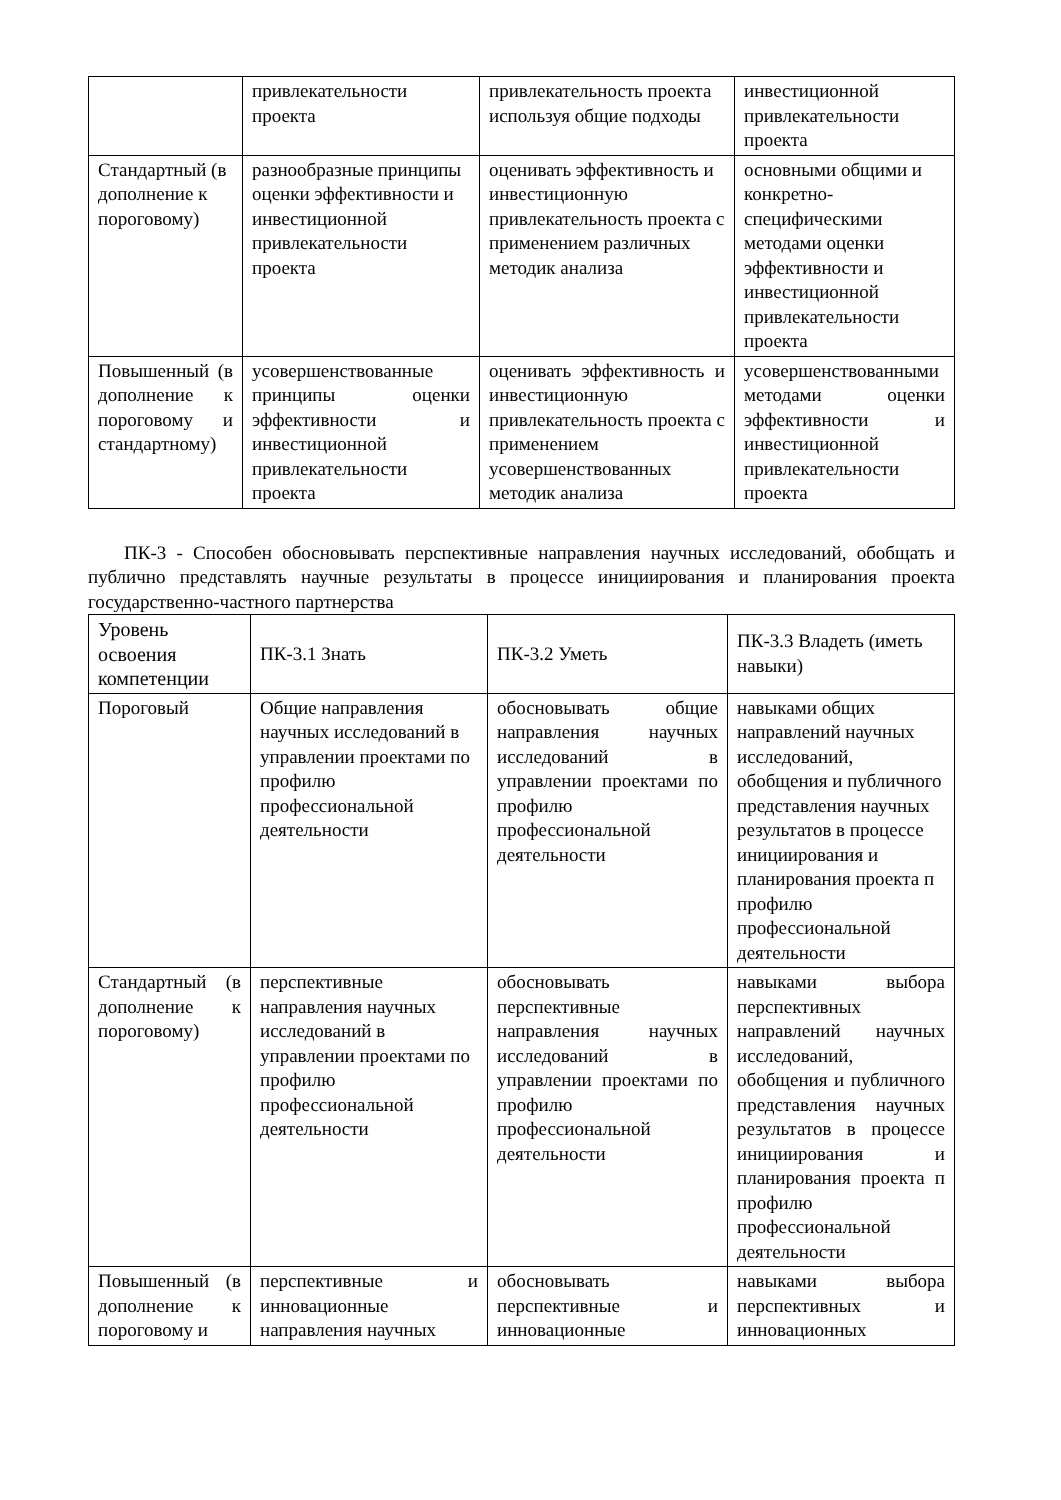| | привлекательности проекта | привлекательность проекта используя общие подходы | инвестиционной привлекательности проекта |
| Стандартный (в дополнение к пороговому) | разнообразные принципы оценки эффективности и инвестиционной привлекательности проекта | оценивать эффективность и инвестиционную привлекательность проекта с применением различных методик анализа | основными общими и конкретно-специфическими методами оценки эффективности и инвестиционной привлекательности проекта |
| Повышенный (в дополнение к пороговому и стандартному) | усовершенствованные принципы оценки эффективности и инвестиционной привлекательности проекта | оценивать эффективность и инвестиционную привлекательность проекта с применением усовершенствованных методик анализа | усовершенствованными методами оценки эффективности и инвестиционной привлекательности проекта |
ПК-3 - Способен обосновывать перспективные направления научных исследований, обобщать и публично представлять научные результаты в процессе инициирования и планирования проекта государственно-частного партнерства
| Уровень освоения компетенции | ПК-3.1 Знать | ПК-3.2 Уметь | ПК-3.3 Владеть (иметь навыки) |
| --- | --- | --- | --- |
| Пороговый | Общие направления научных исследований в управлении проектами по профилю профессиональной деятельности | обосновывать общие направления научных исследований в управлении проектами по профилю профессиональной деятельности | навыками общих направлений научных исследований, обобщения и публичного представления научных результатов в процессе инициирования и планирования проекта п профилю профессиональной деятельности |
| Стандартный (в дополнение к пороговому) | перспективные направления научных исследований в управлении проектами по профилю профессиональной деятельности | обосновывать перспективные направления научных исследований в управлении проектами по профилю профессиональной деятельности | навыками выбора перспективных направлений научных исследований, обобщения и публичного представления научных результатов в процессе инициирования и планирования проекта п профилю профессиональной деятельности |
| Повышенный (в дополнение к пороговому и | перспективные и инновационные направления научных | обосновывать перспективные и инновационные | навыками выбора перспективных и инновационных |